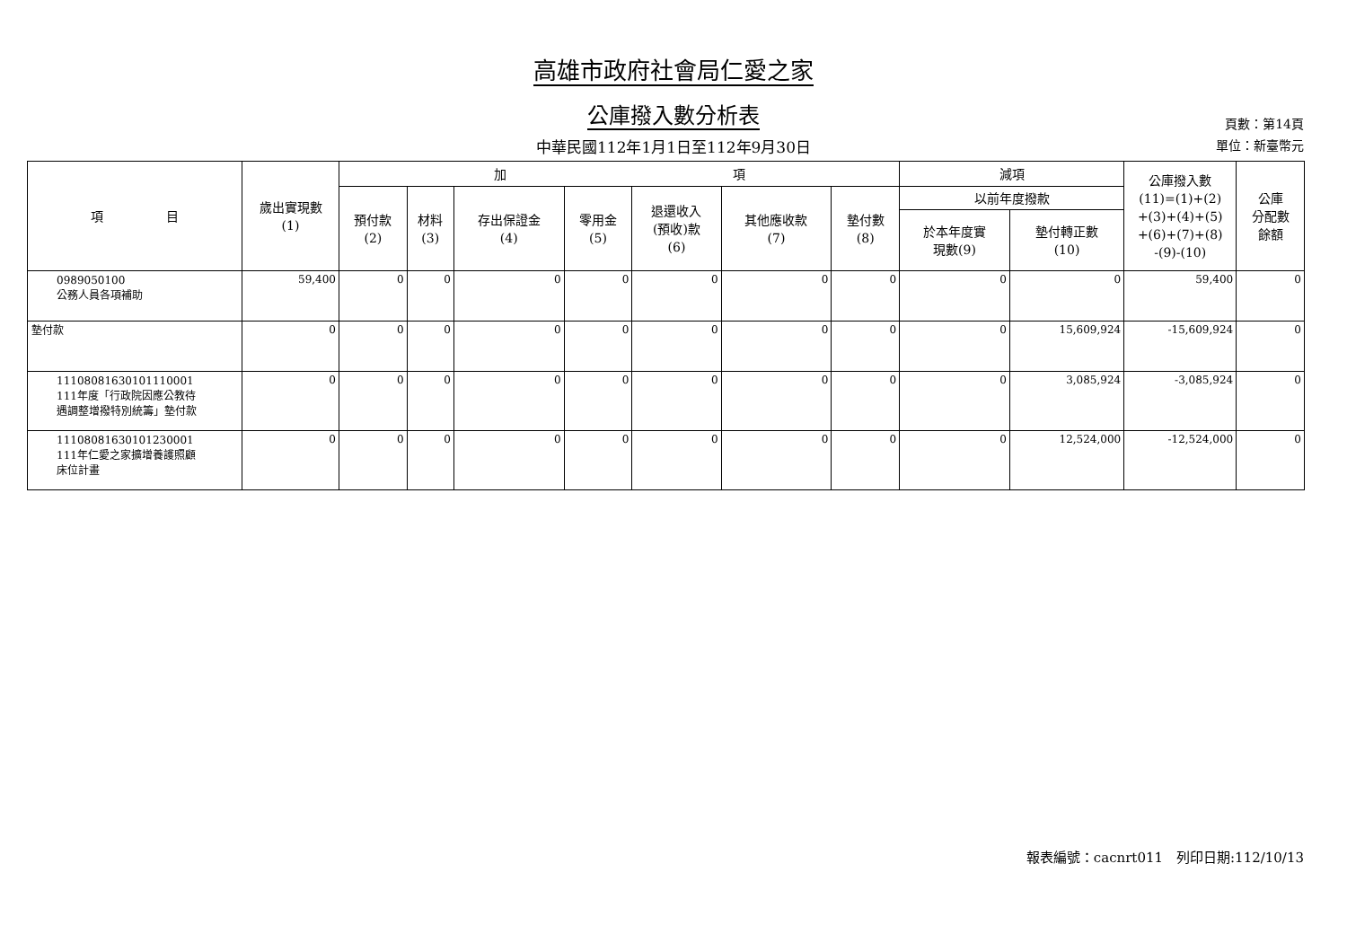高雄市政府社會局仁愛之家
公庫撥入數分析表
頁數：第14頁
單位：新臺幣元
中華民國112年1月1日至112年9月30日
| 項 目 | 歲出實現數 (1) | 加 項 | | | | | | | 減項 | | 公庫撥入數 (11)=(1)+(2) +(3)+(4)+(5) +(6)+(7)+(8) -(9)-(10) | 公庫 分配數 餘額 |
| --- | --- | --- | --- | --- | --- | --- | --- | --- | --- | --- | --- | --- |
| | | 預付款 (2) | 材料 (3) | 存出保證金 (4) | 零用金 (5) | 退還收入 (預收)款 (6) | 其他應收款 (7) | 墊付數 (8) | 以前年度撥款 | | | |
| | | | | | | | | | 於本年度實 現數(9) | 墊付轉正數 (10) | | |
| 0989050100 公務人員各項補助 | 59,400 | 0 | 0 | 0 | 0 | 0 | 0 | 0 | 0 | 0 | 59,400 | 0 |
| 墊付款 | 0 | 0 | 0 | 0 | 0 | 0 | 0 | 0 | 0 | 15,609,924 | -15,609,924 | 0 |
| 11108081630101110001 111年度「行政院因應公教待 遇調整增撥特別統籌」墊付款 | 0 | 0 | 0 | 0 | 0 | 0 | 0 | 0 | 0 | 3,085,924 | -3,085,924 | 0 |
| 11108081630101230001 111年仁愛之家擴增養護照顧 床位計畫 | 0 | 0 | 0 | 0 | 0 | 0 | 0 | 0 | 0 | 12,524,000 | -12,524,000 | 0 |
報表編號：cacnrt011　列印日期:112/10/13